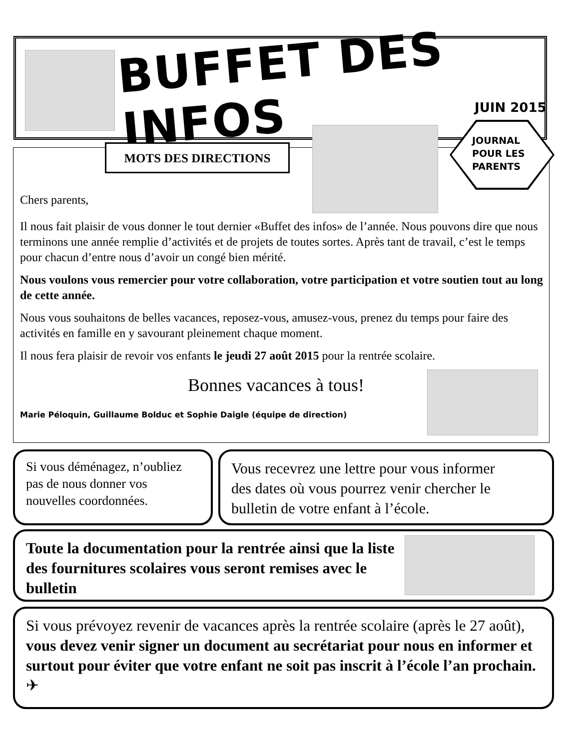BUFFET DES INFOS
JUIN 2015
MOTS DES DIRECTIONS
JOURNAL
POUR LES
PARENTS
Chers parents,
Il nous fait plaisir de vous donner le tout dernier «Buffet des infos» de l’année. Nous pouvons dire que nous terminons une année remplie d’activités et de projets de toutes sortes. Après tant de travail, c’est le temps pour chacun d’entre nous d’avoir un congé bien mérité.
Nous voulons vous remercier pour votre collaboration, votre participation et votre soutien tout au long de cette année.
Nous vous souhaitons de belles vacances, reposez-vous, amusez-vous, prenez du temps pour faire des activités en famille en y savourant pleinement chaque moment.
Il nous fera plaisir de revoir vos enfants le jeudi 27 août 2015 pour la rentrée scolaire.
Bonnes vacances à tous!
Marie Péloquin, Guillaume Bolduc et Sophie Daigle (équipe de direction)
Si vous déménagez, n’oubliez pas de nous donner vos nouvelles coordonnées.
Vous recevrez une lettre pour vous informer des dates où vous pourrez venir chercher le bulletin de votre enfant à l’école.
Toute la documentation pour la rentrée ainsi que la liste des fournitures scolaires vous seront remises avec le bulletin
Si vous prévoyez revenir de vacances après la rentrée scolaire (après le 27 août), vous devez venir signer un document au secrétariat pour nous en informer et surtout pour éviter que votre enfant ne soit pas inscrit à l’école l’an prochain. ✈